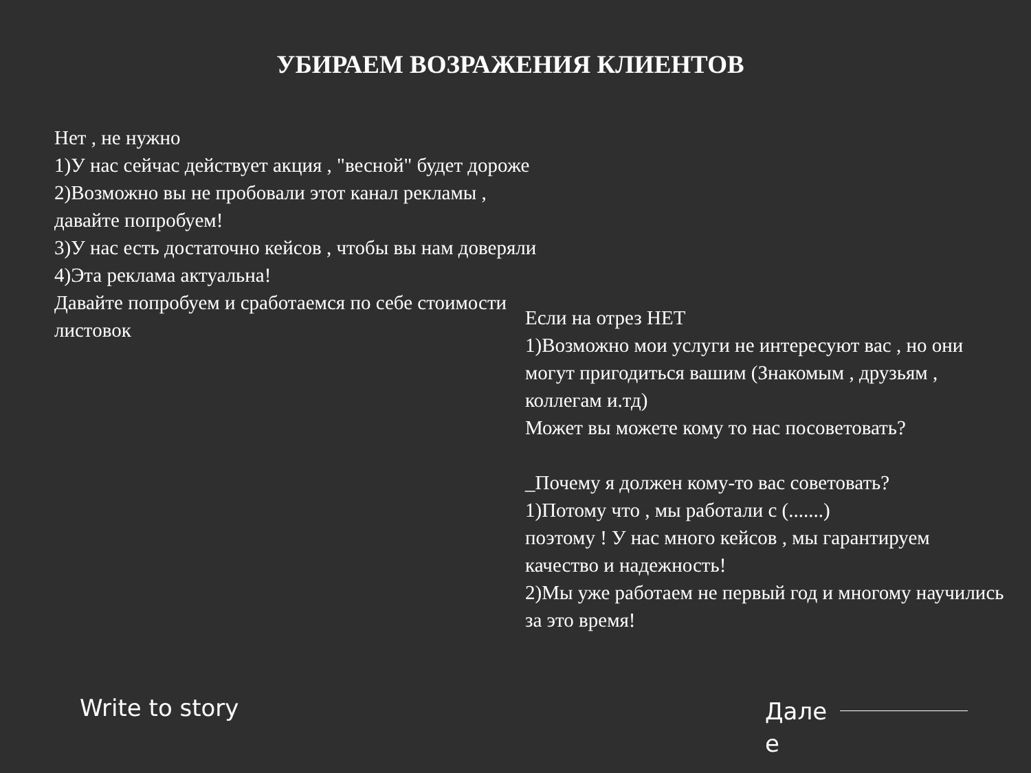УБИРАЕМ ВОЗРАЖЕНИЯ КЛИЕНТОВ
Нет , не нужно
1)У нас сейчас действует акция , "весной" будет дороже
2)Возможно вы не пробовали этот канал рекламы , давайте попробуем!
3)У нас есть достаточно кейсов , чтобы вы нам доверяли
4)Эта реклама актуальна!
Давайте попробуем и сработаемся по себе стоимости листовок
Если на отрез НЕТ
1)Возможно мои услуги не интересуют вас , но они могут пригодиться вашим (Знакомым , друзьям , коллегам и.тд)
Может вы можете кому то нас посоветовать?
_Почему я должен кому-то вас советовать?
1)Потому что , мы работали с (.......)
поэтому ! У нас много кейсов , мы гарантируем качество и надежность!
2)Мы уже работаем не первый год и многому научились за это время!
Write to story
Дале е